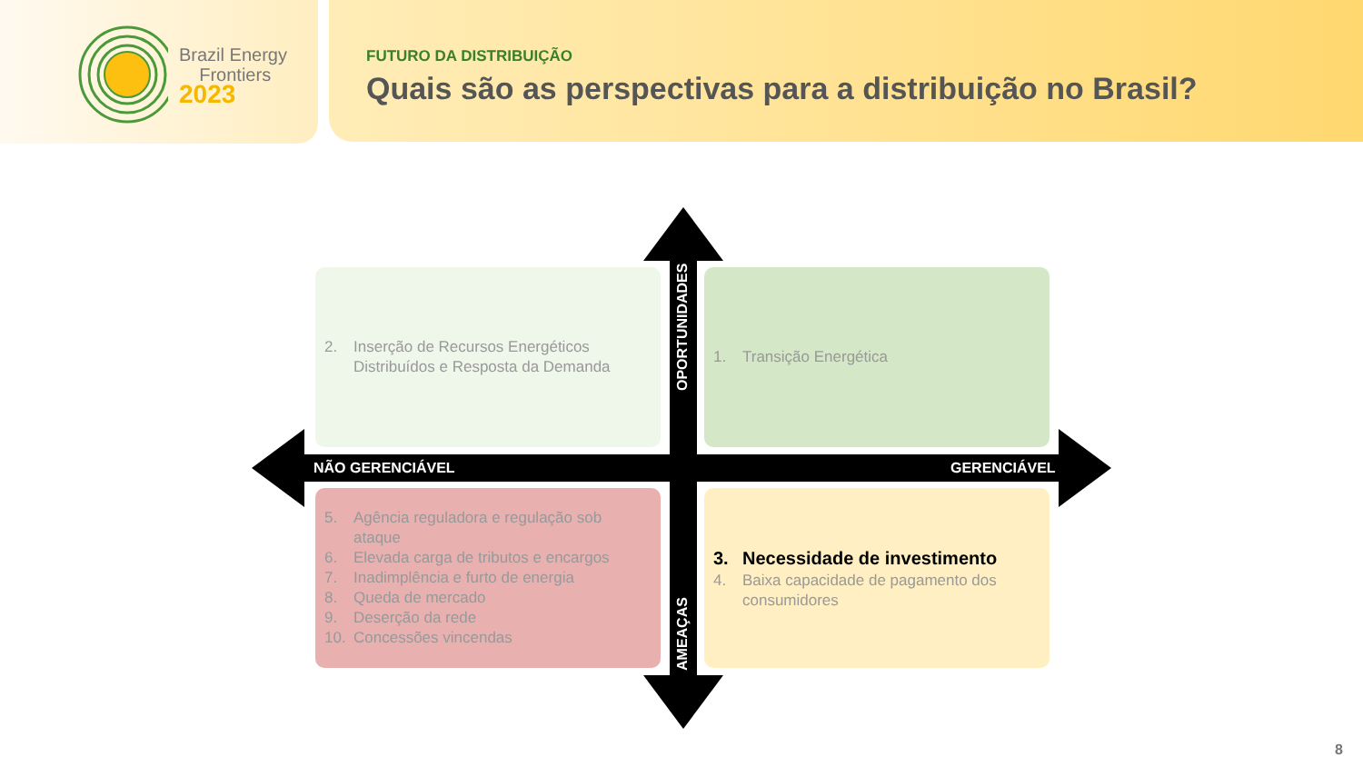Brazil Energy
Frontiers
2023
FUTURO DA DISTRIBUIÇÃO
Quais são as perspectivas para a distribuição no Brasil?
2. Inserção de Recursos Energéticos Distribuídos e Resposta da Demanda
1. Transição Energética
NÃO GERENCIÁVEL GERENCIÁVEL
OPORTUNIDADES
AMEAÇAS
5. Agência reguladora e regulação sob ataque
6. Elevada carga de tributos e encargos
7. Inadimplência e furto de energia
8. Queda de mercado
9. Deserção da rede
10. Concessões vincendas
3. Necessidade de investimento
4. Baixa capacidade de pagamento dos consumidores
8